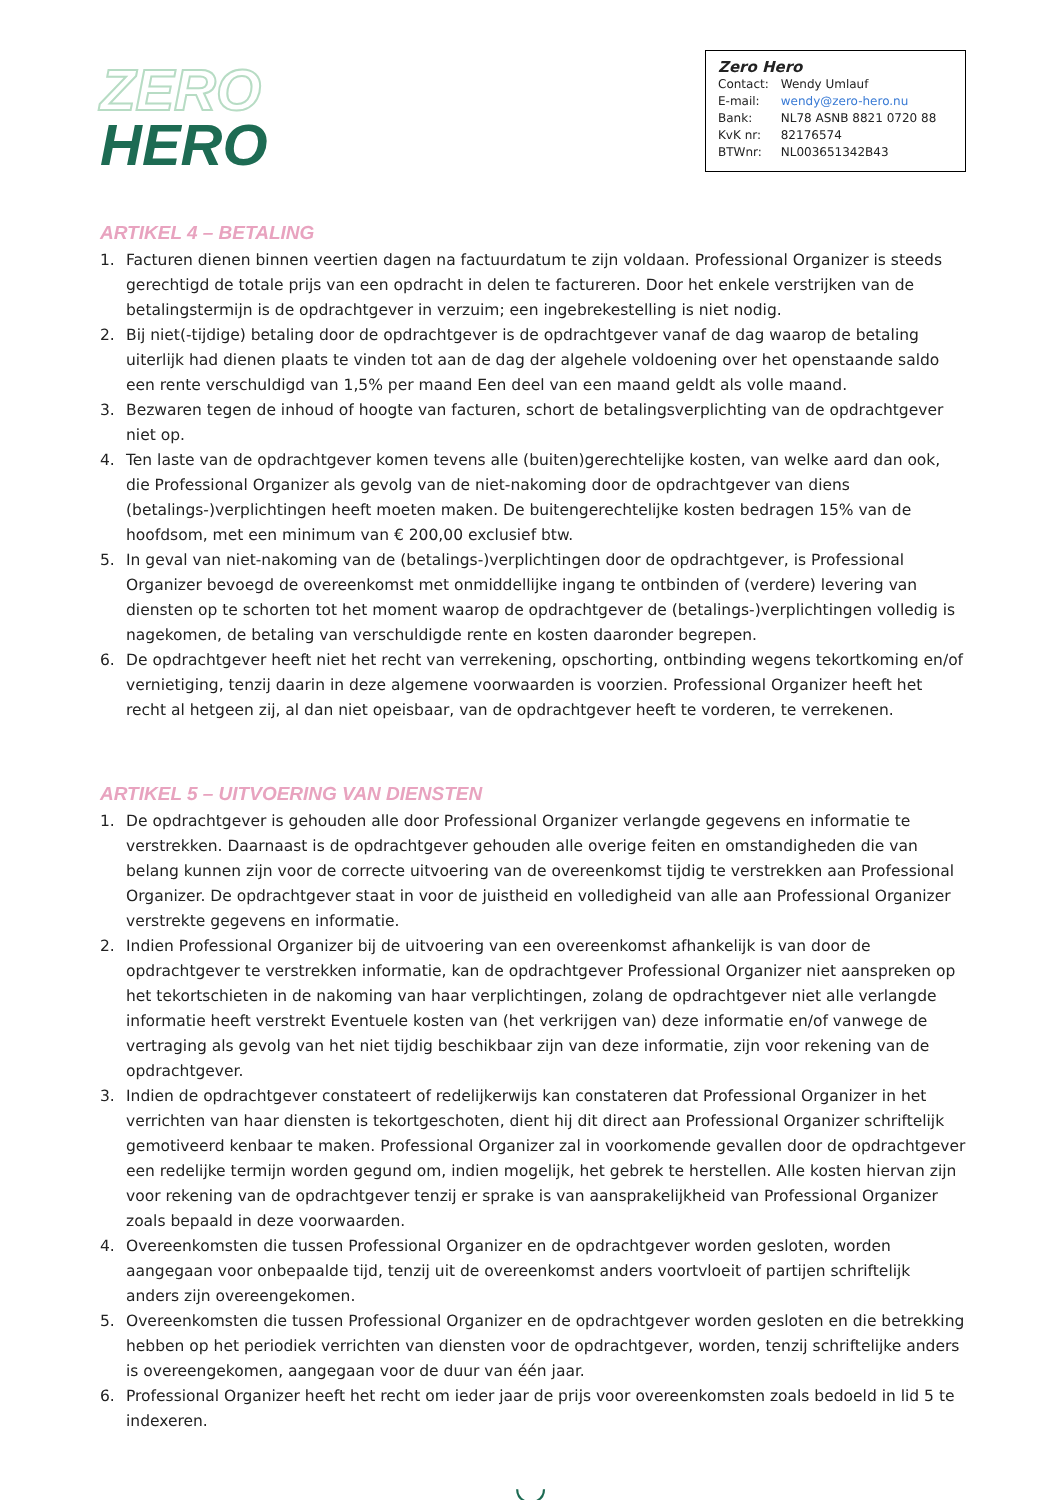ZERO
HERO
Zero Hero
| Contact: | Wendy Umlauf |
| E-mail: | wendy@zero-hero.nu |
| Bank: | NL78 ASNB 8821 0720 88 |
| KvK nr: | 82176574 |
| BTWnr: | NL003651342B43 |
ARTIKEL 4 – BETALING
1. Facturen dienen binnen veertien dagen na factuurdatum te zijn voldaan. Professional Organizer is steeds gerechtigd de totale prijs van een opdracht in delen te factureren. Door het enkele verstrijken van de betalingstermijn is de opdrachtgever in verzuim; een ingebrekestelling is niet nodig.
2. Bij niet(-tijdige) betaling door de opdrachtgever is de opdrachtgever vanaf de dag waarop de betaling uiterlijk had dienen plaats te vinden tot aan de dag der algehele voldoening over het openstaande saldo een rente verschuldigd van 1,5% per maand Een deel van een maand geldt als volle maand.
3. Bezwaren tegen de inhoud of hoogte van facturen, schort de betalingsverplichting van de opdrachtgever niet op.
4. Ten laste van de opdrachtgever komen tevens alle (buiten)gerechtelijke kosten, van welke aard dan ook, die Professional Organizer als gevolg van de niet-nakoming door de opdrachtgever van diens (betalings-)verplichtingen heeft moeten maken. De buitengerechtelijke kosten bedragen 15% van de hoofdsom, met een minimum van € 200,00 exclusief btw.
5. In geval van niet-nakoming van de (betalings-)verplichtingen door de opdrachtgever, is Professional Organizer bevoegd de overeenkomst met onmiddellijke ingang te ontbinden of (verdere) levering van diensten op te schorten tot het moment waarop de opdrachtgever de (betalings-)verplichtingen volledig is nagekomen, de betaling van verschuldigde rente en kosten daaronder begrepen.
6. De opdrachtgever heeft niet het recht van verrekening, opschorting, ontbinding wegens tekortkoming en/of vernietiging, tenzij daarin in deze algemene voorwaarden is voorzien. Professional Organizer heeft het recht al hetgeen zij, al dan niet opeisbaar, van de opdrachtgever heeft te vorderen, te verrekenen.
ARTIKEL 5 – UITVOERING VAN DIENSTEN
1. De opdrachtgever is gehouden alle door Professional Organizer verlangde gegevens en informatie te verstrekken. Daarnaast is de opdrachtgever gehouden alle overige feiten en omstandigheden die van belang kunnen zijn voor de correcte uitvoering van de overeenkomst tijdig te verstrekken aan Professional Organizer. De opdrachtgever staat in voor de juistheid en volledigheid van alle aan Professional Organizer verstrekte gegevens en informatie.
2. Indien Professional Organizer bij de uitvoering van een overeenkomst afhankelijk is van door de opdrachtgever te verstrekken informatie, kan de opdrachtgever Professional Organizer niet aanspreken op het tekortschieten in de nakoming van haar verplichtingen, zolang de opdrachtgever niet alle verlangde informatie heeft verstrekt Eventuele kosten van (het verkrijgen van) deze informatie en/of vanwege de vertraging als gevolg van het niet tijdig beschikbaar zijn van deze informatie, zijn voor rekening van de opdrachtgever.
3. Indien de opdrachtgever constateert of redelijkerwijs kan constateren dat Professional Organizer in het verrichten van haar diensten is tekortgeschoten, dient hij dit direct aan Professional Organizer schriftelijk gemotiveerd kenbaar te maken. Professional Organizer zal in voorkomende gevallen door de opdrachtgever een redelijke termijn worden gegund om, indien mogelijk, het gebrek te herstellen. Alle kosten hiervan zijn voor rekening van de opdrachtgever tenzij er sprake is van aansprakelijkheid van Professional Organizer zoals bepaald in deze voorwaarden.
4. Overeenkomsten die tussen Professional Organizer en de opdrachtgever worden gesloten, worden aangegaan voor onbepaalde tijd, tenzij uit de overeenkomst anders voortvloeit of partijen schriftelijk anders zijn overeengekomen.
5. Overeenkomsten die tussen Professional Organizer en de opdrachtgever worden gesloten en die betrekking hebben op het periodiek verrichten van diensten voor de opdrachtgever, worden, tenzij schriftelijke anders is overeengekomen, aangegaan voor de duur van één jaar.
6. Professional Organizer heeft het recht om ieder jaar de prijs voor overeenkomsten zoals bedoeld in lid 5 te indexeren.
◡